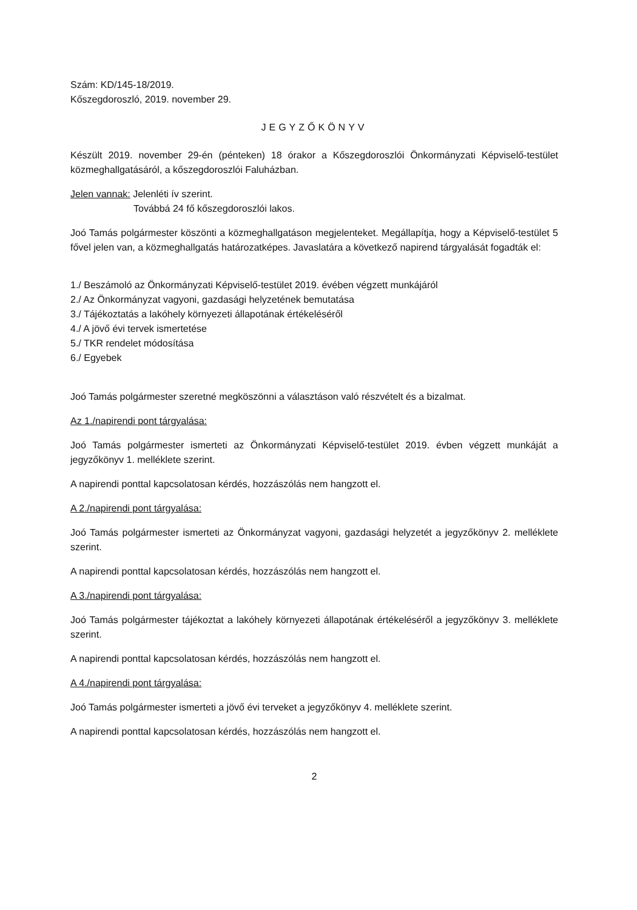Szám: KD/145-18/2019.
Kőszegdoroszló, 2019. november 29.
JEGYZŐKÖNYV
Készült 2019. november 29-én (pénteken) 18 órakor a Kőszegdoroszlói Önkormányzati Képviselő-testület közmeghallgatásáról, a kőszegdoroszlói Faluházban.
Jelen vannak: Jelenléti ív szerint.
Továbbá 24 fő kőszegdoroszlói lakos.
Joó Tamás polgármester köszönti a közmeghallgatáson megjelenteket. Megállapítja, hogy a Képviselő-testület 5 fővel jelen van, a közmeghallgatás határozatképes. Javaslatára a következő napirend tárgyalását fogadták el:
1./ Beszámoló az Önkormányzati Képviselő-testület 2019. évében végzett munkájáról
2./ Az Önkormányzat vagyoni, gazdasági helyzetének bemutatása
3./ Tájékoztatás a lakóhely környezeti állapotának értékeléséről
4./ A jövő évi tervek ismertetése
5./ TKR rendelet módosítása
6./ Egyebek
Joó Tamás polgármester szeretné megköszönni a választáson való részvételt és a bizalmat.
Az 1./napirendi pont tárgyalása:
Joó Tamás polgármester ismerteti az Önkormányzati Képviselő-testület 2019. évben végzett munkáját a jegyzőkönyv 1. melléklete szerint.
A napirendi ponttal kapcsolatosan kérdés, hozzászólás nem hangzott el.
A 2./napirendi pont tárgyalása:
Joó Tamás polgármester ismerteti az Önkormányzat vagyoni, gazdasági helyzetét a jegyzőkönyv 2. melléklete szerint.
A napirendi ponttal kapcsolatosan kérdés, hozzászólás nem hangzott el.
A 3./napirendi pont tárgyalása:
Joó Tamás polgármester tájékoztat a lakóhely környezeti állapotának értékeléséről a jegyzőkönyv 3. melléklete szerint.
A napirendi ponttal kapcsolatosan kérdés, hozzászólás nem hangzott el.
A 4./napirendi pont tárgyalása:
Joó Tamás polgármester ismerteti a jövő évi terveket a jegyzőkönyv 4. melléklete szerint.
A napirendi ponttal kapcsolatosan kérdés, hozzászólás nem hangzott el.
2